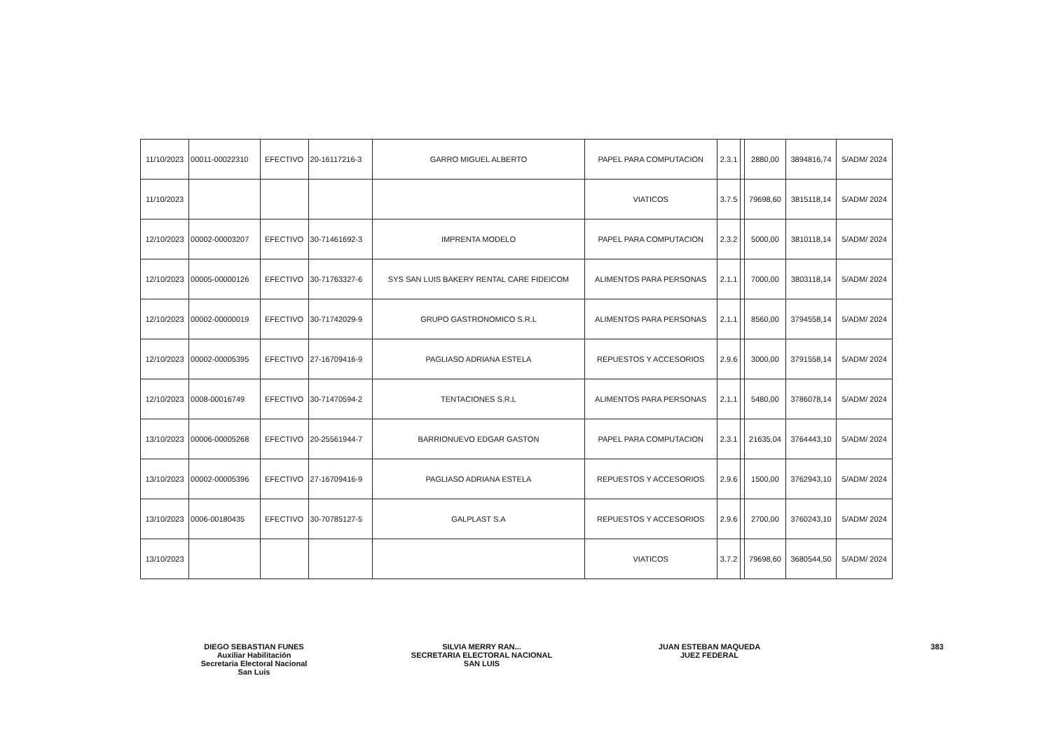| 11/10/2023 | 00011-00022310 | EFECTIVO | 20-16117216-3 | GARRO MIGUEL ALBERTO | PAPEL PARA COMPUTACION | 2.3.1 | | 2880,00 | 3894816,74 | 5/ADM/ 2024 |
| 11/10/2023 | | | | | VIATICOS | 3.7.5 | | 79698,60 | 3815118,14 | 5/ADM/ 2024 |
| 12/10/2023 | 00002-00003207 | EFECTIVO | 30-71461692-3 | IMPRENTA MODELO | PAPEL PARA COMPUTACION | 2.3.2 | | 5000,00 | 3810118,14 | 5/ADM/ 2024 |
| 12/10/2023 | 00005-00000126 | EFECTIVO | 30-71763327-6 | SYS SAN LUIS BAKERY RENTAL CARE FIDEICOM | ALIMENTOS PARA PERSONAS | 2.1.1 | | 7000,00 | 3803118,14 | 5/ADM/ 2024 |
| 12/10/2023 | 00002-00000019 | EFECTIVO | 30-71742029-9 | GRUPO GASTRONOMICO S.R.L | ALIMENTOS PARA PERSONAS | 2.1.1 | | 8560,00 | 3794558,14 | 5/ADM/ 2024 |
| 12/10/2023 | 00002-00005395 | EFECTIVO | 27-16709416-9 | PAGLIASO ADRIANA ESTELA | REPUESTOS Y ACCESORIOS | 2.9.6 | | 3000,00 | 3791558,14 | 5/ADM/ 2024 |
| 12/10/2023 | 0008-00016749 | EFECTIVO | 30-71470594-2 | TENTACIONES S.R.L | ALIMENTOS PARA PERSONAS | 2.1.1 | | 5480,00 | 3786078,14 | 5/ADM/ 2024 |
| 13/10/2023 | 00006-00005268 | EFECTIVO | 20-25561944-7 | BARRIONUEVO EDGAR GASTON | PAPEL PARA COMPUTACION | 2.3.1 | | 21635,04 | 3764443,10 | 5/ADM/ 2024 |
| 13/10/2023 | 00002-00005396 | EFECTIVO | 27-16709416-9 | PAGLIASO ADRIANA ESTELA | REPUESTOS Y ACCESORIOS | 2.9.6 | | 1500,00 | 3762943,10 | 5/ADM/ 2024 |
| 13/10/2023 | 0006-00180435 | EFECTIVO | 30-70785127-5 | GALPLAST S.A | REPUESTOS Y ACCESORIOS | 2.9.6 | | 2700,00 | 3760243,10 | 5/ADM/ 2024 |
| 13/10/2023 | | | | | VIATICOS | 3.7.2 | | 79698,60 | 3680544,50 | 5/ADM/ 2024 |
DIEGO SEBASTIAN FUNES
Auxiliar Habilitación
Secretaria Electoral Nacional
San Luis
SILVIA MERRY RAN...
SECRETARIA ELECTORAL NACIONAL
SAN LUIS
JUAN ESTEBAN MAQUEDA
JUEZ FEDERAL
383